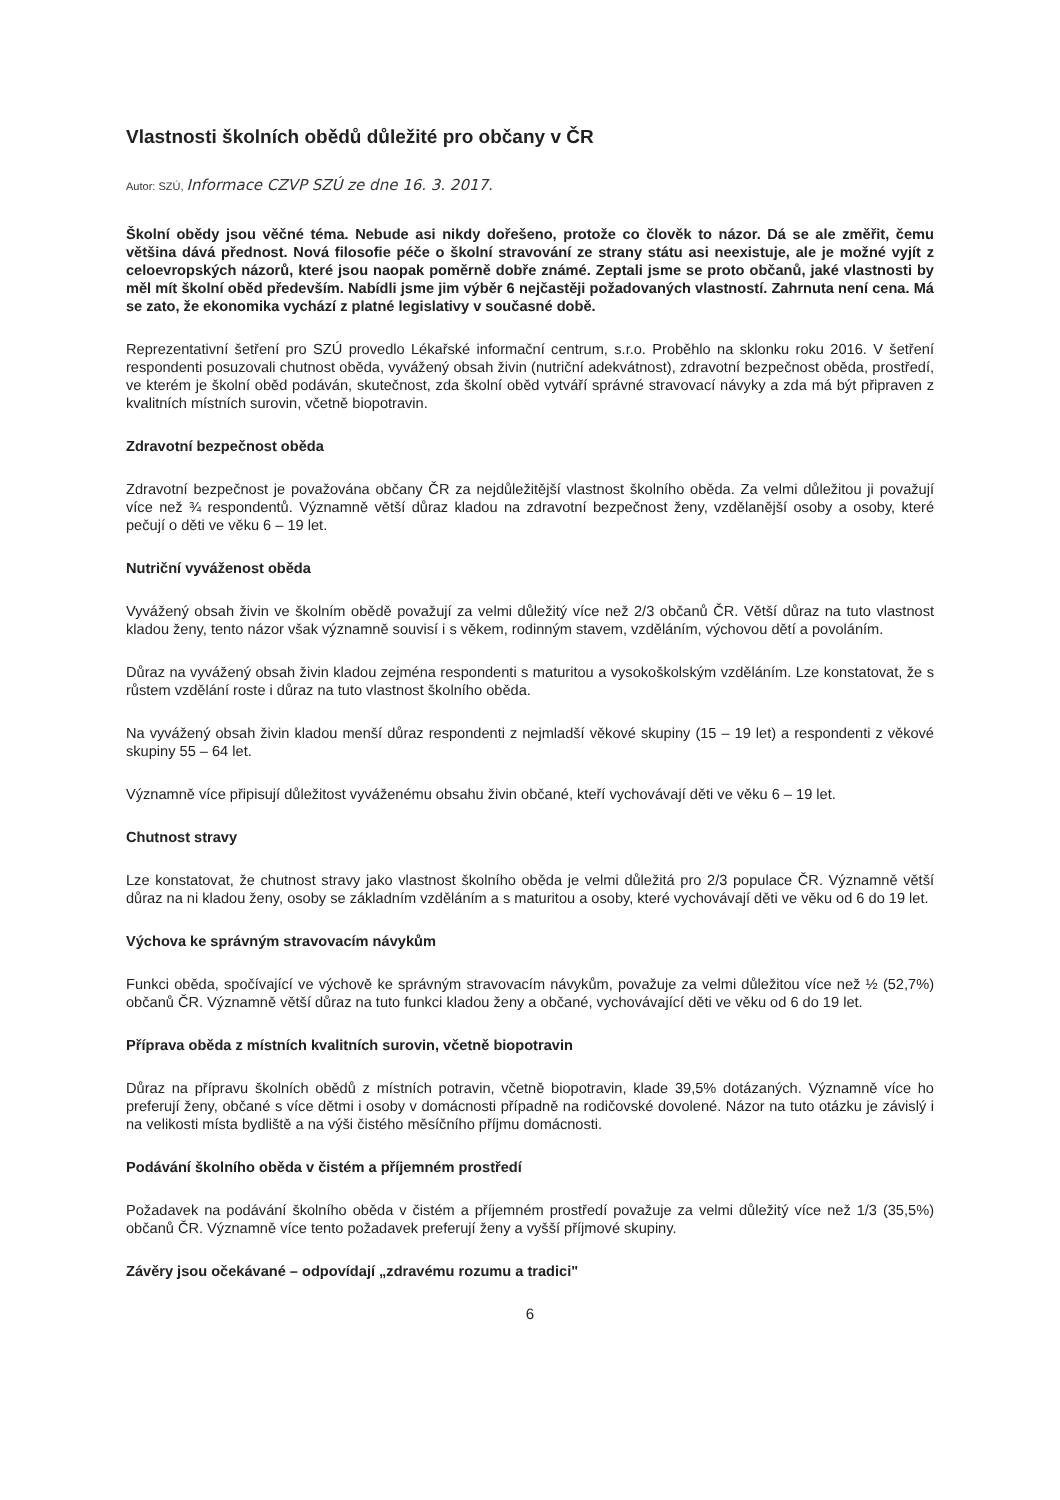Vlastnosti školních obědů důležité pro občany v ČR
Autor: SZÚ, Informace CZVP SZÚ ze dne 16. 3. 2017.
Školní obědy jsou věčné téma. Nebude asi nikdy dořešeno, protože co člověk to názor. Dá se ale změřit, čemu většina dává přednost. Nová filosofie péče o školní stravování ze strany státu asi neexistuje, ale je možné vyjít z celoevropských názorů, které jsou naopak poměrně dobře známé. Zeptali jsme se proto občanů, jaké vlastnosti by měl mít školní oběd především. Nabídli jsme jim výběr 6 nejčastěji požadovaných vlastností. Zahrnuta není cena. Má se zato, že ekonomika vychází z platné legislativy v současné době.
Reprezentativní šetření pro SZÚ provedlo Lékařské informační centrum, s.r.o. Proběhlo na sklonku roku 2016. V šetření respondenti posuzovali chutnost oběda, vyvážený obsah živin (nutriční adekvátnost), zdravotní bezpečnost oběda, prostředí, ve kterém je školní oběd podáván, skutečnost, zda školní oběd vytváří správné stravovací návyky a zda má být připraven z kvalitních místních surovin, včetně biopotravin.
Zdravotní bezpečnost oběda
Zdravotní bezpečnost je považována občany ČR za nejdůležitější vlastnost školního oběda. Za velmi důležitou ji považují více než ¾ respondentů. Významně větší důraz kladou na zdravotní bezpečnost ženy, vzdělanější osoby a osoby, které pečují o děti ve věku 6 – 19 let.
Nutriční vyváženost oběda
Vyvážený obsah živin ve školním obědě považují za velmi důležitý více než 2/3 občanů ČR. Větší důraz na tuto vlastnost kladou ženy, tento názor však významně souvisí i s věkem, rodinným stavem, vzděláním, výchovou dětí a povoláním.
Důraz na vyvážený obsah živin kladou zejména respondenti s maturitou a vysokoškolským vzděláním. Lze konstatovat, že s růstem vzdělání roste i důraz na tuto vlastnost školního oběda.
Na vyvážený obsah živin kladou menší důraz respondenti z nejmladší věkové skupiny (15 – 19 let) a respondenti z věkové skupiny 55 – 64 let.
Významně více připisují důležitost vyváženému obsahu živin občané, kteří vychovávají děti ve věku 6 – 19 let.
Chutnost stravy
Lze konstatovat, že chutnost stravy jako vlastnost školního oběda je velmi důležitá pro 2/3 populace ČR. Významně větší důraz na ni kladou ženy, osoby se základním vzděláním a s maturitou a osoby, které vychovávají děti ve věku od 6 do 19 let.
Výchova ke správným stravovacím návykům
Funkci oběda, spočívající ve výchově ke správným stravovacím návykům, považuje za velmi důležitou více než ½ (52,7%) občanů ČR. Významně větší důraz na tuto funkci kladou ženy a občané, vychovávající děti ve věku od 6 do 19 let.
Příprava oběda z místních kvalitních surovin, včetně biopotravin
Důraz na přípravu školních obědů z místních potravin, včetně biopotravin, klade 39,5% dotázaných. Významně více ho preferují ženy, občané s více dětmi i osoby v domácnosti případně na rodičovské dovolené. Názor na tuto otázku je závislý i na velikosti místa bydliště a na výši čistého měsíčního příjmu domácnosti.
Podávání školního oběda v čistém a příjemném prostředí
Požadavek na podávání školního oběda v čistém a příjemném prostředí považuje za velmi důležitý více než 1/3 (35,5%) občanů ČR. Významně více tento požadavek preferují ženy a vyšší příjmové skupiny.
Závěry jsou očekávané – odpovídají „zdravému rozumu a tradici"
6